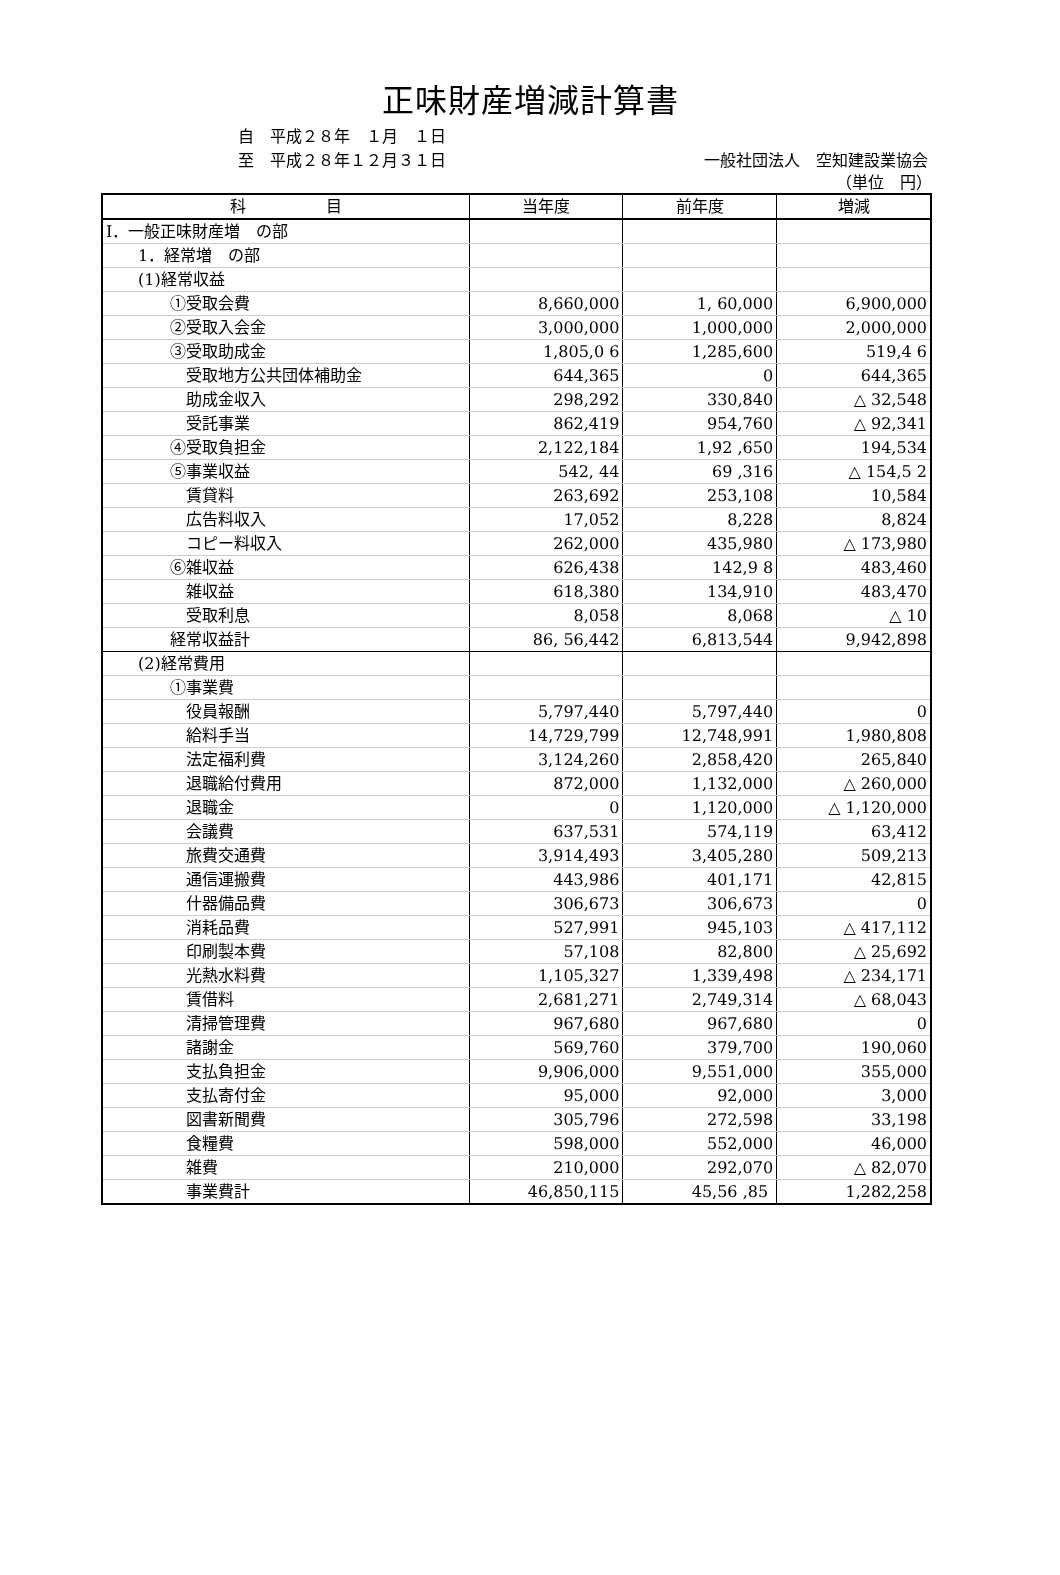正味財産増減計算書
自　平成２８年　１月　１日
至　平成２８年１２月３１日 一般社団法人　空知建設業協会
（単位　円）
| 科 目 | 当年度 | 前年度 | 増減 |
| --- | --- | --- | --- |
| Ⅰ．一般正味財産増 の部 | | | |
| 1．経常増 の部 | | | |
| (1)経常収益 | | | |
| ①受取会費 | 8,660,000 | 1, 60,000 | 6,900,000 |
| ②受取入会金 | 3,000,000 | 1,000,000 | 2,000,000 |
| ③受取助成金 | 1,805,0 6 | 1,285,600 | 519,4 6 |
| 受取地方公共団体補助金 | 644,365 | 0 | 644,365 |
| 助成金収入 | 298,292 | 330,840 | △ 32,548 |
| 受託事業 | 862,419 | 954,760 | △ 92,341 |
| ④受取負担金 | 2,122,184 | 1,92 ,650 | 194,534 |
| ⑤事業収益 | 542, 44 | 69 ,316 | △ 154,5 2 |
| 賃貸料 | 263,692 | 253,108 | 10,584 |
| 広告料収入 | 17,052 | 8,228 | 8,824 |
| コピー料収入 | 262,000 | 435,980 | △ 173,980 |
| ⑥雑収益 | 626,438 | 142,9 8 | 483,460 |
| 雑収益 | 618,380 | 134,910 | 483,470 |
| 受取利息 | 8,058 | 8,068 | △ 10 |
| 経常収益計 | 86, 56,442 | 6,813,544 | 9,942,898 |
| (2)経常費用 | | | |
| ①事業費 | | | |
| 役員報酬 | 5,797,440 | 5,797,440 | 0 |
| 給料手当 | 14,729,799 | 12,748,991 | 1,980,808 |
| 法定福利費 | 3,124,260 | 2,858,420 | 265,840 |
| 退職給付費用 | 872,000 | 1,132,000 | △ 260,000 |
| 退職金 | 0 | 1,120,000 | △ 1,120,000 |
| 会議費 | 637,531 | 574,119 | 63,412 |
| 旅費交通費 | 3,914,493 | 3,405,280 | 509,213 |
| 通信運搬費 | 443,986 | 401,171 | 42,815 |
| 什器備品費 | 306,673 | 306,673 | 0 |
| 消耗品費 | 527,991 | 945,103 | △ 417,112 |
| 印刷製本費 | 57,108 | 82,800 | △ 25,692 |
| 光熱水料費 | 1,105,327 | 1,339,498 | △ 234,171 |
| 賃借料 | 2,681,271 | 2,749,314 | △ 68,043 |
| 清掃管理費 | 967,680 | 967,680 | 0 |
| 諸謝金 | 569,760 | 379,700 | 190,060 |
| 支払負担金 | 9,906,000 | 9,551,000 | 355,000 |
| 支払寄付金 | 95,000 | 92,000 | 3,000 |
| 図書新聞費 | 305,796 | 272,598 | 33,198 |
| 食糧費 | 598,000 | 552,000 | 46,000 |
| 雑費 | 210,000 | 292,070 | △ 82,070 |
| 事業費計 | 46,850,115 | 45,56 ,85 | 1,282,258 |